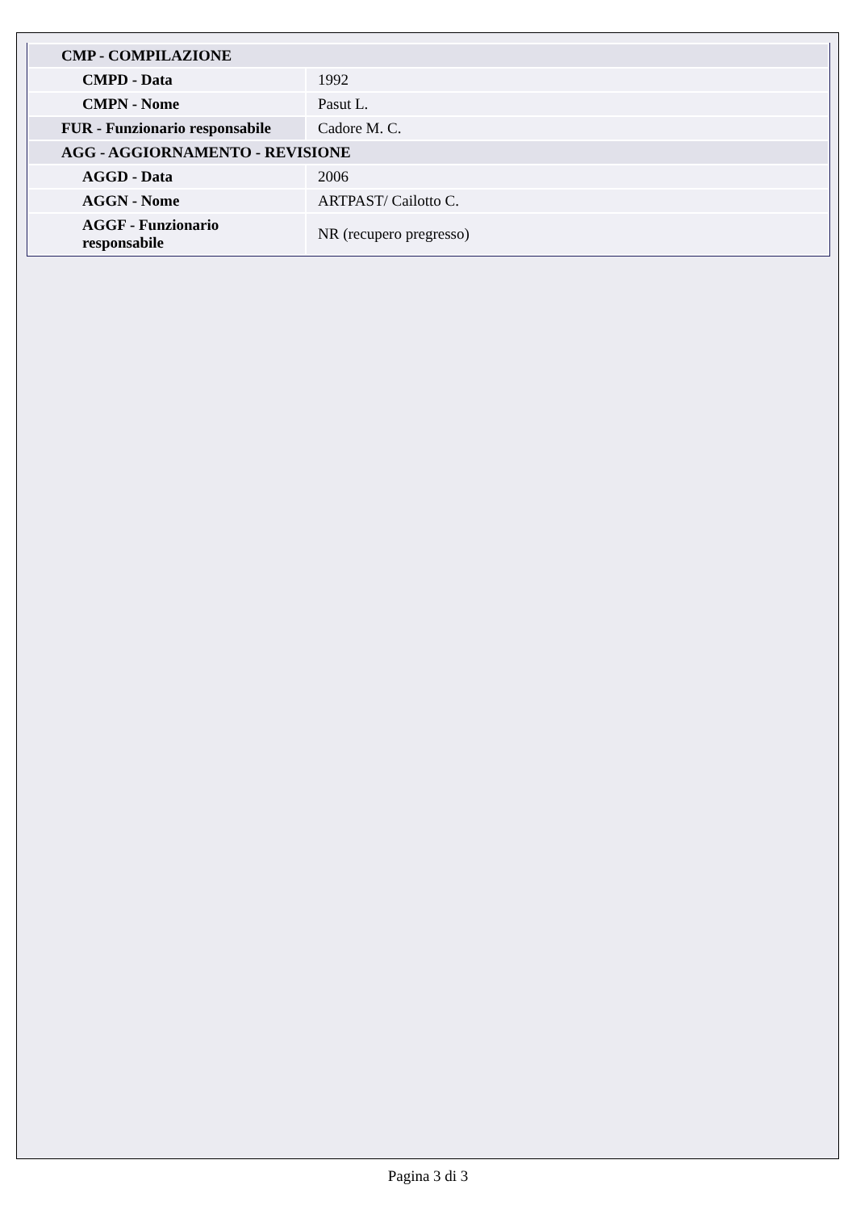| CMP - COMPILAZIONE | |
| CMPD - Data | 1992 |
| CMPN - Nome | Pasut L. |
| FUR - Funzionario responsabile | Cadore M. C. |
| AGG - AGGIORNAMENTO - REVISIONE | |
| AGGD - Data | 2006 |
| AGGN - Nome | ARTPAST/ Cailotto C. |
| AGGF - Funzionario responsabile | NR (recupero pregresso) |
Pagina 3 di 3